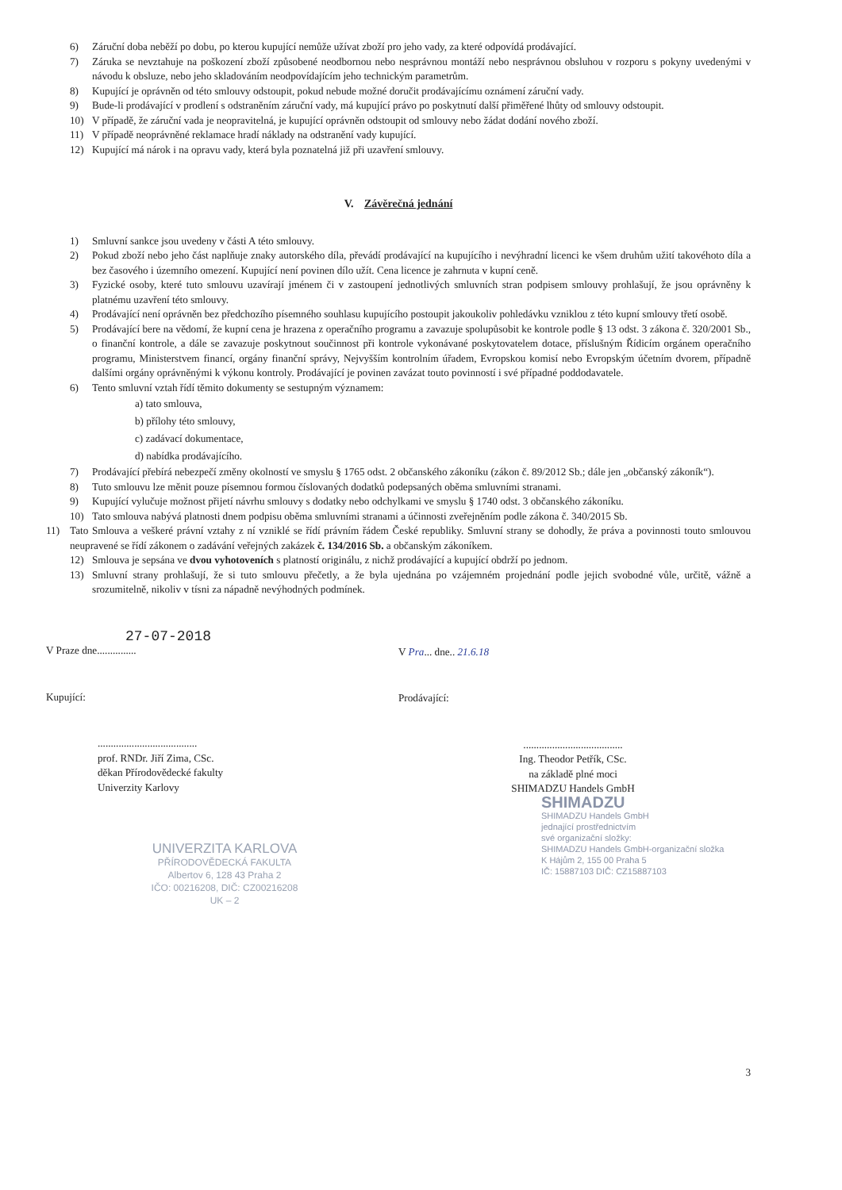6) Záruční doba neběží po dobu, po kterou kupující nemůže užívat zboží pro jeho vady, za které odpovídá prodávající.
7) Záruka se nevztahuje na poškození zboží způsobené neodbornou nebo nesprávnou montáží nebo nesprávnou obsluhou v rozporu s pokyny uvedenými v návodu k obsluze, nebo jeho skladováním neodpovídajícím jeho technickým parametrům.
8) Kupující je oprávněn od této smlouvy odstoupit, pokud nebude možné doručit prodávajícímu oznámení záruční vady.
9) Bude-li prodávající v prodlení s odstraněním záruční vady, má kupující právo po poskytnutí další přiměřené lhůty od smlouvy odstoupit.
10) V případě, že záruční vada je neopravitelná, je kupující oprávněn odstoupit od smlouvy nebo žádat dodání nového zboží.
11) V případě neoprávněné reklamace hradí náklady na odstranění vady kupující.
12) Kupující má nárok i na opravu vady, která byla poznatelná již při uzavření smlouvy.
V. Závěrečná jednání
1) Smluvní sankce jsou uvedeny v části A této smlouvy.
2) Pokud zboží nebo jeho část naplňuje znaky autorského díla, převádí prodávající na kupujícího i nevýhradní licenci ke všem druhům užití takovéhoto díla a bez časového i územního omezení. Kupující není povinen dílo užít. Cena licence je zahrnuta v kupní ceně.
3) Fyzické osoby, které tuto smlouvu uzavírají jménem či v zastoupení jednotlivých smluvních stran podpisem smlouvy prohlašují, že jsou oprávněny k platnému uzavření této smlouvy.
4) Prodávající není oprávněn bez předchozího písemného souhlasu kupujícího postoupit jakoukoliv pohledávku vzniklou z této kupní smlouvy třetí osobě.
5) Prodávající bere na vědomí, že kupní cena je hrazena z operačního programu a zavazuje spolupůsobit ke kontrole podle § 13 odst. 3 zákona č. 320/2001 Sb., o finanční kontrole, a dále se zavazuje poskytnout součinnost při kontrole vykonávané poskytovatelem dotace, příslušným Řídicím orgánem operačního programu, Ministerstvem financí, orgány finanční správy, Nejvyšším kontrolním úřadem, Evropskou komisí nebo Evropským účetním dvorem, případně dalšími orgány oprávněnými k výkonu kontroly. Prodávající je povinen zavázat touto povinností i své případné poddodavatele.
6) Tento smluvní vztah řídí těmito dokumenty se sestupným významem:
a) tato smlouva,
b) přílohy této smlouvy,
c) zadávací dokumentace,
d) nabídka prodávajícího.
7) Prodávající přebírá nebezpečí změny okolností ve smyslu § 1765 odst. 2 občanského zákoníku (zákon č. 89/2012 Sb.; dále jen „občanský zákoník“).
8) Tuto smlouvu lze měnit pouze písemnou formou číslovaných dodatků podepsaných oběma smluvními stranami.
9) Kupující vylučuje možnost přijetí návrhu smlouvy s dodatky nebo odchylkami ve smyslu § 1740 odst. 3 občanského zákoníku.
10) Tato smlouva nabývá platnosti dnem podpisu oběma smluvními stranami a účinnosti zveřejněním podle zákona č. 340/2015 Sb.
11) Tato Smlouva a veškeré právní vztahy z ní vzniklé se řídí právním řádem České republiky. Smluvní strany se dohodly, že práva a povinnosti touto smlouvou neupravené se řídí zákonem o zadávání veřejných zakázek č. 134/2016 Sb. a občanským zákoníkem.
12) Smlouva je sepsána ve dvou vyhotoveních s platností originálu, z nichž prodávající a kupující obdrží po jednom.
13) Smluvní strany prohlašují, že si tuto smlouvu přečetly, a že byla ujednána po vzájemném projednání podle jejich svobodné vůle, určitě, vážně a srozumitelně, nikoliv v tísni za nápadně nevýhodných podmínek.
27-07-2018
V Praze dne...............
Kupující:
......................................
prof. RNDr. Jiří Zima, CSc.
děkan Přírodovědecké fakulty
Univerzity Karlovy
UNIVERZITA KARLOVA
PŘÍRODOVĚDECKÁ FAKULTA
Albertov 6, 128 43 Praha 2
IČO: 00216208, DIČ: CZ00216208
UK – 2
V Pra... dne.. 21.6.18
Prodávající:
......................................
Ing. Theodor Petřík, CSc.
na základě plné moci
SHIMADZU Handels GmbH
SHIMADZU
SHIMADZU Handels GmbH
jednající prostřednictvím
své organizační složky:
SHIMADZU Handels GmbH-organizační složka
K Hájům 2, 155 00 Praha 5
IČ: 15887103 DIČ: CZ15887103
3